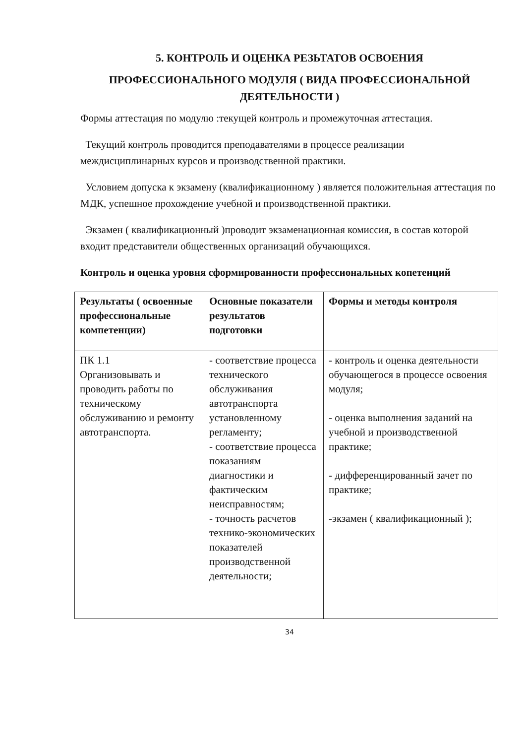5. КОНТРОЛЬ И ОЦЕНКА РЕЗЬТАТОВ ОСВОЕНИЯ
ПРОФЕССИОНАЛЬНОГО МОДУЛЯ ( ВИДА ПРОФЕССИОНАЛЬНОЙ ДЕЯТЕЛЬНОСТИ )
Формы аттестация по модулю :текущей контроль и промежуточная аттестация.
Текущий контроль проводится преподавателями в процессе реализации междисциплинарных курсов и производственной практики.
Условием допуска к экзамену (квалификационному ) является положительная аттестация по МДК, успешное прохождение учебной и производственной практики.
Экзамен ( квалификационный )проводит экзаменационная комиссия, в состав которой входит представители общественных организаций обучающихся.
Контроль и оценка уровня сформированности профессиональных копетенций
| Результаты ( освоенные профессиональные компетенции) | Основные показатели результатов подготовки | Формы и методы контроля |
| --- | --- | --- |
| ПК 1.1 Организовывать и проводить работы по техническому обслуживанию и ремонту автотранспорта. | - соответствие процесса технического обслуживания автотранспорта установленному регламенту; - соответствие процесса показаниям диагностики и фактическим неисправностям; - точность расчетов технико-экономических показателей производственной деятельности; | - контроль и оценка деятельности обучающегося в процессе освоения модуля; - оценка выполнения заданий на учебной и производственной практике; - дифференцированный зачет по практике; -экзамен ( квалификационный ); |
34